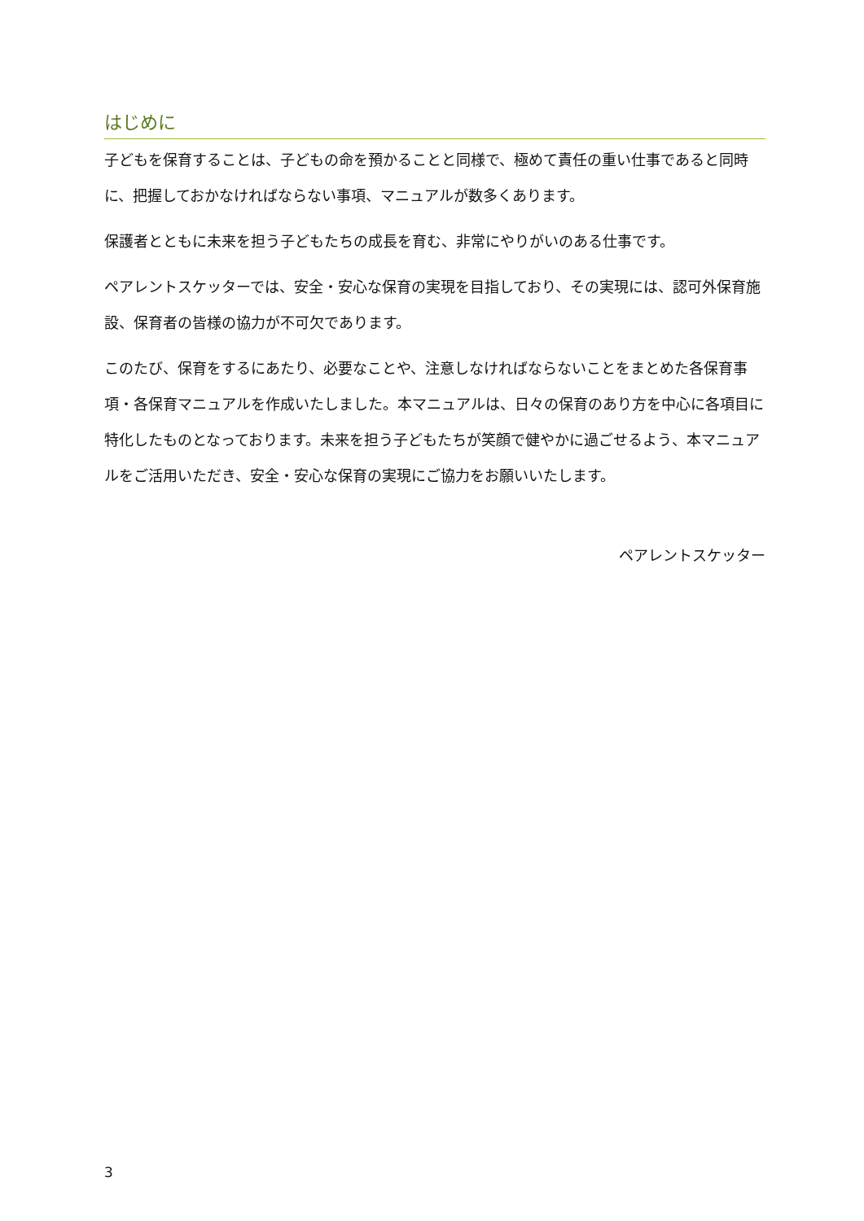はじめに
子どもを保育することは、子どもの命を預かることと同様で、極めて責任の重い仕事であると同時に、把握しておかなければならない事項、マニュアルが数多くあります。
保護者とともに未来を担う子どもたちの成長を育む、非常にやりがいのある仕事です。
ペアレントスケッターでは、安全・安心な保育の実現を目指しており、その実現には、認可外保育施設、保育者の皆様の協力が不可欠であります。
このたび、保育をするにあたり、必要なことや、注意しなければならないことをまとめた各保育事項・各保育マニュアルを作成いたしました。本マニュアルは、日々の保育のあり方を中心に各項目に特化したものとなっております。未来を担う子どもたちが笑顔で健やかに過ごせるよう、本マニュアルをご活用いただき、安全・安心な保育の実現にご協力をお願いいたします。
ペアレントスケッター
3